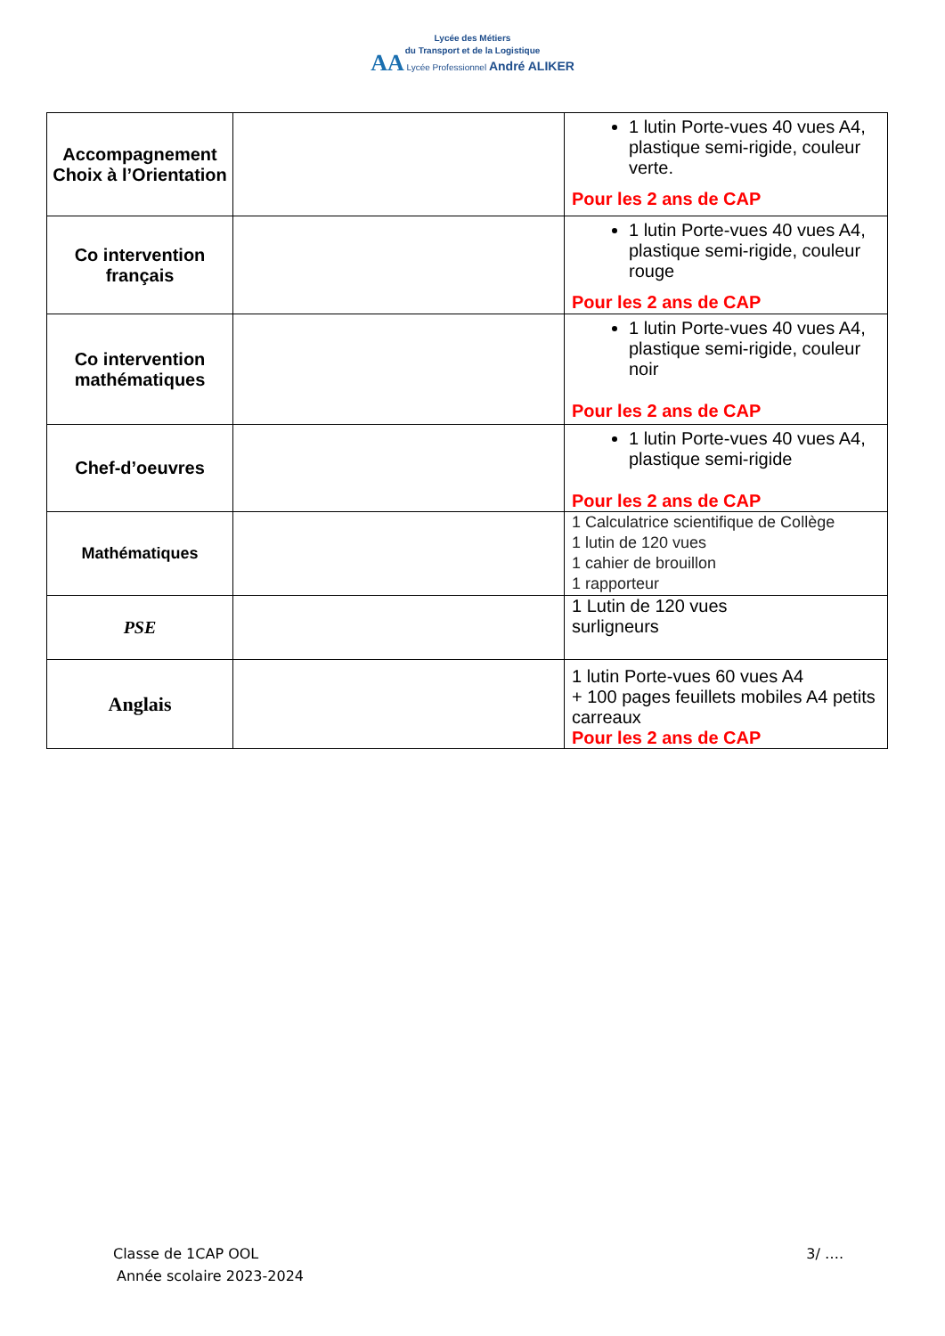Lycée des Métiers
du Transport et de la Logistique
AA Lycée Professionnel André ALIKER
| Accompagnement Choix à l’Orientation | | 1 lutin Porte-vues 40 vues A4, plastique semi-rigide, couleur verte. Pour les 2 ans de CAP |
| Co intervention français | | 1 lutin Porte-vues 40 vues A4, plastique semi-rigide, couleur rouge Pour les 2 ans de CAP |
| Co intervention mathématiques | | 1 lutin Porte-vues 40 vues A4, plastique semi-rigide, couleur noir Pour les 2 ans de CAP |
| Chef-d’oeuvres | | 1 lutin Porte-vues 40 vues A4, plastique semi-rigide Pour les 2 ans de CAP |
| Mathématiques | | 1 Calculatrice scientifique de Collège 1 lutin de 120 vues 1 cahier de brouillon 1 rapporteur |
| PSE | | 1 Lutin de 120 vues surligneurs |
| Anglais | | 1 lutin Porte-vues 60 vues A4 + 100 pages feuillets mobiles A4 petits carreaux Pour les 2 ans de CAP |
Classe de 1CAP OOL 3/ ….
Année scolaire 2023-2024